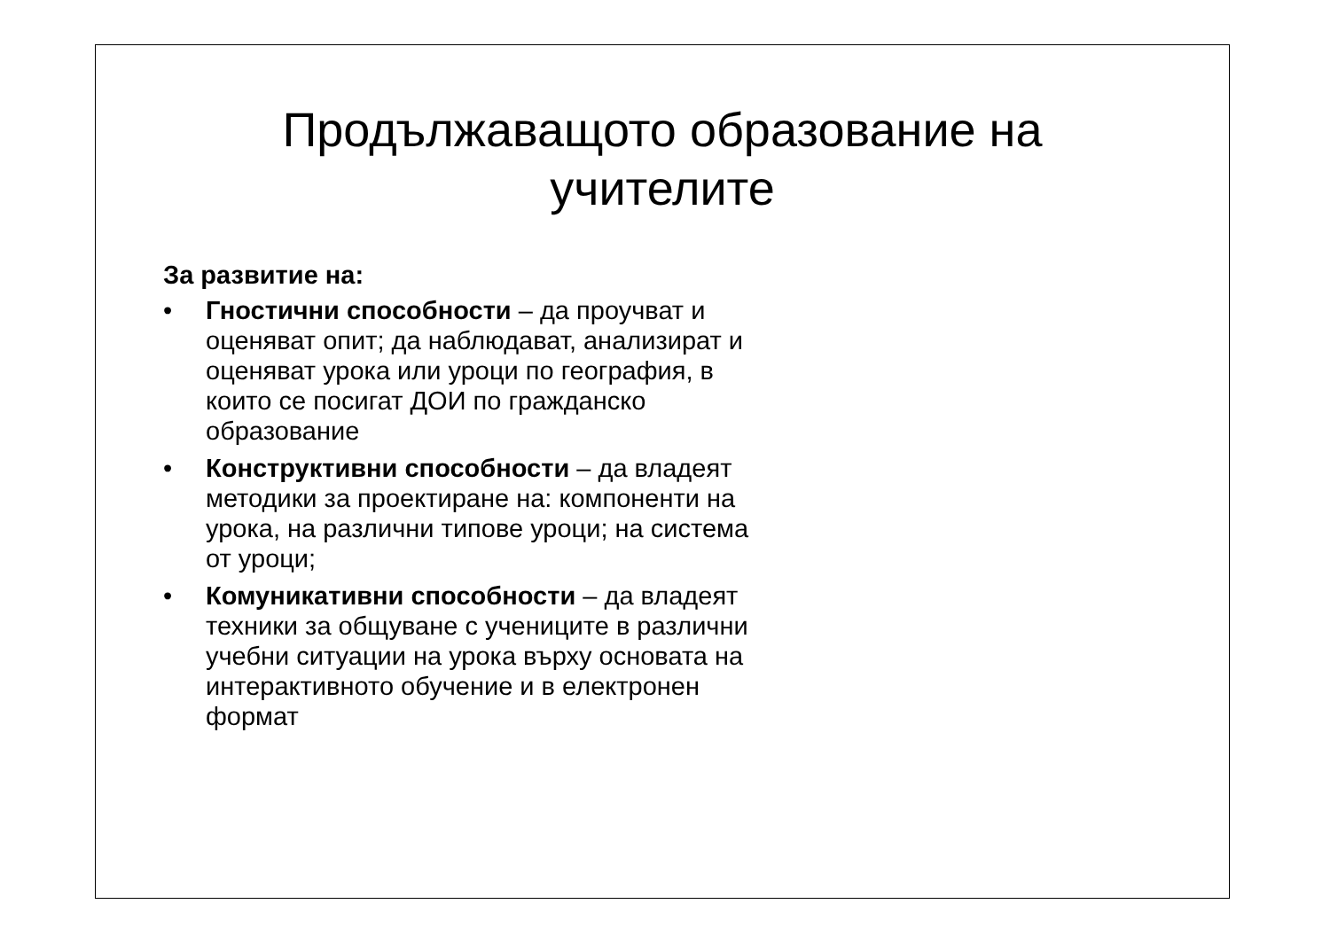Продължаващото образование на учителите
За развитие на:
• Гностични способности – да проучват и оценяват опит; да наблюдават, анализират и оценяват урока или уроци по география, в които се посигат ДОИ по гражданско образование
• Конструктивни способности – да владеят методики за проектиране на: компоненти на урока, на различни типове уроци; на система от уроци;
• Комуникативни способности – да владеят техники за общуване с учениците в различни учебни ситуации на урока върху основата на интерактивното обучение и в електронен формат